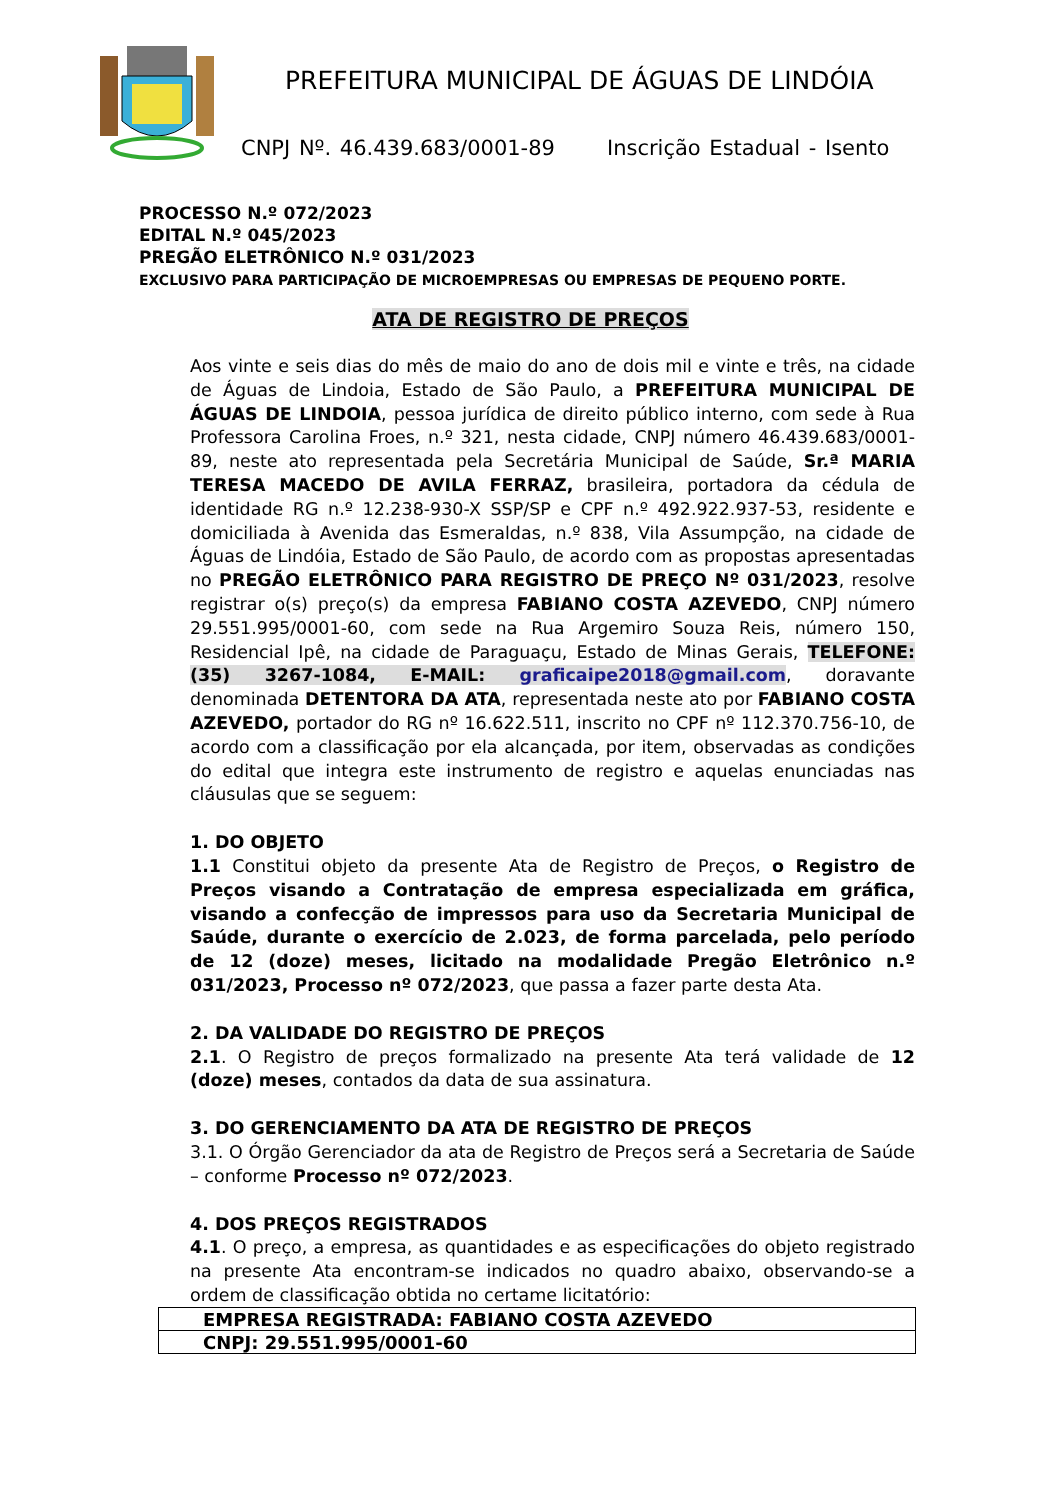PREFEITURA MUNICIPAL DE ÁGUAS DE LINDÓIA
CNPJ Nº. 46.439.683/0001-89 Inscrição Estadual - Isento
PROCESSO N.º 072/2023
EDITAL N.º 045/2023
PREGÃO ELETRÔNICO N.º 031/2023
EXCLUSIVO PARA PARTICIPAÇÃO DE MICROEMPRESAS OU EMPRESAS DE PEQUENO PORTE.
ATA DE REGISTRO DE PREÇOS
Aos vinte e seis dias do mês de maio do ano de dois mil e vinte e três, na cidade de Águas de Lindoia, Estado de São Paulo, a PREFEITURA MUNICIPAL DE ÁGUAS DE LINDOIA, pessoa jurídica de direito público interno, com sede à Rua Professora Carolina Froes, n.º 321, nesta cidade, CNPJ número 46.439.683/0001-89, neste ato representada pela Secretária Municipal de Saúde, Sr.ª MARIA TERESA MACEDO DE AVILA FERRAZ, brasileira, portadora da cédula de identidade RG n.º 12.238-930-X SSP/SP e CPF n.º 492.922.937-53, residente e domiciliada à Avenida das Esmeraldas, n.º 838, Vila Assumpção, na cidade de Águas de Lindóia, Estado de São Paulo, de acordo com as propostas apresentadas no PREGÃO ELETRÔNICO PARA REGISTRO DE PREÇO Nº 031/2023, resolve registrar o(s) preço(s) da empresa FABIANO COSTA AZEVEDO, CNPJ número 29.551.995/0001-60, com sede na Rua Argemiro Souza Reis, número 150, Residencial Ipê, na cidade de Paraguaçu, Estado de Minas Gerais, TELEFONE: (35) 3267-1084, E-MAIL: graficaipe2018@gmail.com, doravante denominada DETENTORA DA ATA, representada neste ato por FABIANO COSTA AZEVEDO, portador do RG nº 16.622.511, inscrito no CPF nº 112.370.756-10, de acordo com a classificação por ela alcançada, por item, observadas as condições do edital que integra este instrumento de registro e aquelas enunciadas nas cláusulas que se seguem:
1. DO OBJETO
1.1 Constitui objeto da presente Ata de Registro de Preços, o Registro de Preços visando a Contratação de empresa especializada em gráfica, visando a confecção de impressos para uso da Secretaria Municipal de Saúde, durante o exercício de 2.023, de forma parcelada, pelo período de 12 (doze) meses, licitado na modalidade Pregão Eletrônico n.º 031/2023, Processo nº 072/2023, que passa a fazer parte desta Ata.
2. DA VALIDADE DO REGISTRO DE PREÇOS
2.1. O Registro de preços formalizado na presente Ata terá validade de 12 (doze) meses, contados da data de sua assinatura.
3. DO GERENCIAMENTO DA ATA DE REGISTRO DE PREÇOS
3.1. O Órgão Gerenciador da ata de Registro de Preços será a Secretaria de Saúde – conforme Processo nº 072/2023.
4. DOS PREÇOS REGISTRADOS
4.1. O preço, a empresa, as quantidades e as especificações do objeto registrado na presente Ata encontram-se indicados no quadro abaixo, observando-se a ordem de classificação obtida no certame licitatório:
| EMPRESA REGISTRADA: FABIANO COSTA AZEVEDO |
| CNPJ: 29.551.995/0001-60 |